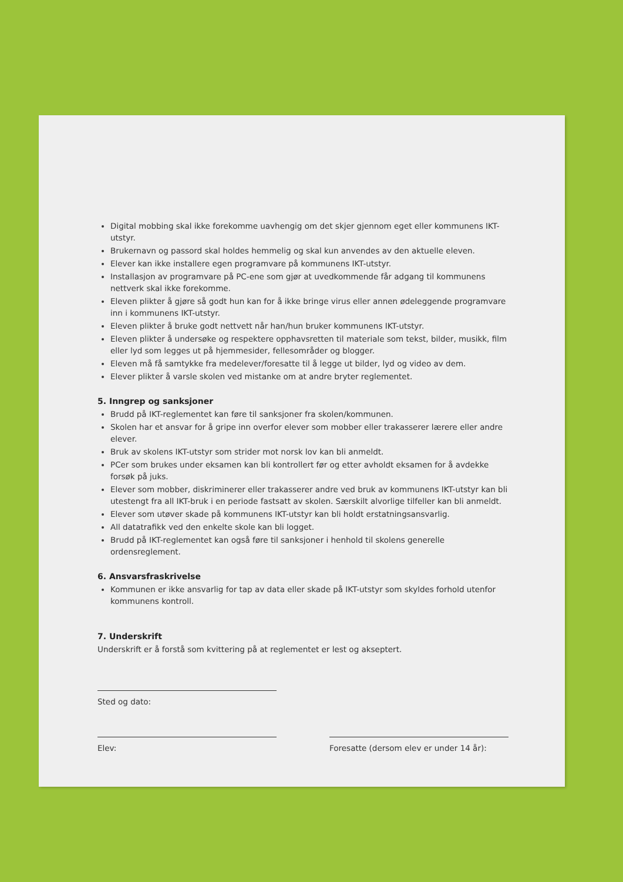Digital mobbing skal ikke forekomme uavhengig om det skjer gjennom eget eller kommunens IKT-utstyr.
Brukernavn og passord skal holdes hemmelig og skal kun anvendes av den aktuelle eleven.
Elever kan ikke installere egen programvare på kommunens IKT-utstyr.
Installasjon av programvare på PC-ene som gjør at uvedkommende får adgang til kommunens nettverk skal ikke forekomme.
Eleven plikter å gjøre så godt hun kan for å ikke bringe virus eller annen ødeleggende programvare inn i kommunens IKT-utstyr.
Eleven plikter å bruke godt nettvett når han/hun bruker kommunens IKT-utstyr.
Eleven plikter å undersøke og respektere opphavsretten til materiale som tekst, bilder, musikk, film eller lyd som legges ut på hjemmesider, fellesområder og blogger.
Eleven må få samtykke fra medelever/foresatte til å legge ut bilder, lyd og video av dem.
Elever plikter å varsle skolen ved mistanke om at andre bryter reglementet.
5. Inngrep og sanksjoner
Brudd på IKT-reglementet kan føre til sanksjoner fra skolen/kommunen.
Skolen har et ansvar for å gripe inn overfor elever som mobber eller trakasserer lærere eller andre elever.
Bruk av skolens IKT-utstyr som strider mot norsk lov kan bli anmeldt.
PCer som brukes under eksamen kan bli kontrollert før og etter avholdt eksamen for å avdekke forsøk på juks.
Elever som mobber, diskriminerer eller trakasserer andre ved bruk av kommunens IKT-utstyr kan bli utestengt fra all IKT-bruk i en periode fastsatt av skolen. Særskilt alvorlige tilfeller kan bli anmeldt.
Elever som utøver skade på kommunens IKT-utstyr kan bli holdt erstatningsansvarlig.
All datatrafikk ved den enkelte skole kan bli logget.
Brudd på IKT-reglementet kan også føre til sanksjoner i henhold til skolens generelle ordensreglement.
6. Ansvarsfraskrivelse
Kommunen er ikke ansvarlig for tap av data eller skade på IKT-utstyr som skyldes forhold utenfor kommunens kontroll.
7. Underskrift
Underskrift er å forstå som kvittering på at reglementet er lest og akseptert.
Sted og dato:
Elev: Foresatte (dersom elev er under 14 år):